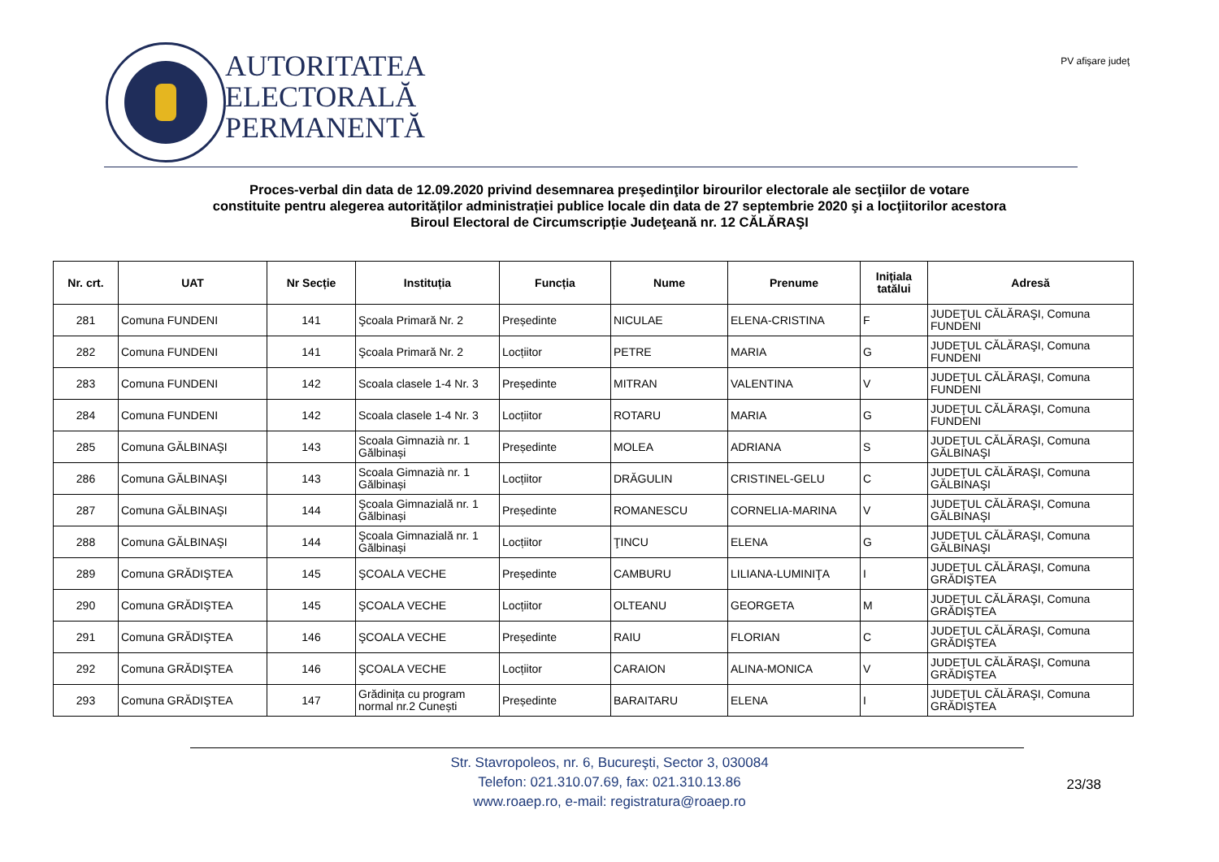AUTORITATEA
ELECTORALĂ
PERMANENTĂ
PV afişare judeţ
Proces-verbal din data de 12.09.2020 privind desemnarea preşedinţilor birourilor electorale ale secţiilor de votare
constituite pentru alegerea autorităților administrației publice locale din data de 27 septembrie 2020 şi a locţiitorilor acestora
Biroul Electoral de Circumscripție Judeţeană nr. 12 CĂLĂRAŞI
| Nr. crt. | UAT | Nr Secție | Instituția | Funcția | Nume | Prenume | Inițiala tatălui | Adresă |
| --- | --- | --- | --- | --- | --- | --- | --- | --- |
| 281 | Comuna FUNDENI | 141 | Şcoala Primară Nr. 2 | Președinte | NICULAE | ELENA-CRISTINA | F | JUDEŢUL CĂLĂRAŞI, Comuna FUNDENI |
| 282 | Comuna FUNDENI | 141 | Şcoala Primară Nr. 2 | Locțiitor | PETRE | MARIA | G | JUDEŢUL CĂLĂRAŞI, Comuna FUNDENI |
| 283 | Comuna FUNDENI | 142 | Scoala clasele 1-4 Nr. 3 | Președinte | MITRAN | VALENTINA | V | JUDEŢUL CĂLĂRAŞI, Comuna FUNDENI |
| 284 | Comuna FUNDENI | 142 | Scoala clasele 1-4 Nr. 3 | Locțiitor | ROTARU | MARIA | G | JUDEŢUL CĂLĂRAŞI, Comuna FUNDENI |
| 285 | Comuna GĂLBINAŞI | 143 | Scoala Gimnazià nr. 1 Gălbinași | Președinte | MOLEA | ADRIANA | S | JUDEŢUL CĂLĂRAŞI, Comuna GĂLBINAŞI |
| 286 | Comuna GĂLBINAŞI | 143 | Scoala Gimnazià nr. 1 Gălbinași | Locțiitor | DRĂGULIN | CRISTINEL-GELU | C | JUDEŢUL CĂLĂRAŞI, Comuna GĂLBINAŞI |
| 287 | Comuna GĂLBINAŞI | 144 | Şcoala Gimnazială nr. 1 Gălbinași | Președinte | ROMANESCU | CORNELIA-MARINA | V | JUDEŢUL CĂLĂRAŞI, Comuna GĂLBINAŞI |
| 288 | Comuna GĂLBINAŞI | 144 | Şcoala Gimnazială nr. 1 Gălbinași | Locțiitor | ŢINCU | ELENA | G | JUDEŢUL CĂLĂRAŞI, Comuna GĂLBINAŞI |
| 289 | Comuna GRĂDIŞTEA | 145 | ŞCOALA VECHE | Președinte | CAMBURU | LILIANA-LUMINIŢA | I | JUDEŢUL CĂLĂRAŞI, Comuna GRĂDIŞTEA |
| 290 | Comuna GRĂDIŞTEA | 145 | ŞCOALA VECHE | Locțiitor | OLTEANU | GEORGETA | M | JUDEŢUL CĂLĂRAŞI, Comuna GRĂDIŞTEA |
| 291 | Comuna GRĂDIŞTEA | 146 | ŞCOALA VECHE | Președinte | RAIU | FLORIAN | C | JUDEŢUL CĂLĂRAŞI, Comuna GRĂDIŞTEA |
| 292 | Comuna GRĂDIŞTEA | 146 | ŞCOALA VECHE | Locțiitor | CARAION | ALINA-MONICA | V | JUDEŢUL CĂLĂRAŞI, Comuna GRĂDIŞTEA |
| 293 | Comuna GRĂDIŞTEA | 147 | Grădinița cu program normal nr.2 Cunești | Președinte | BARAITARU | ELENA | I | JUDEŢUL CĂLĂRAŞI, Comuna GRĂDIŞTEA |
Str. Stavropoleos, nr. 6, Bucureşti, Sector 3, 030084
Telefon: 021.310.07.69, fax: 021.310.13.86
www.roaep.ro, e-mail: registratura@roaep.ro
23/38